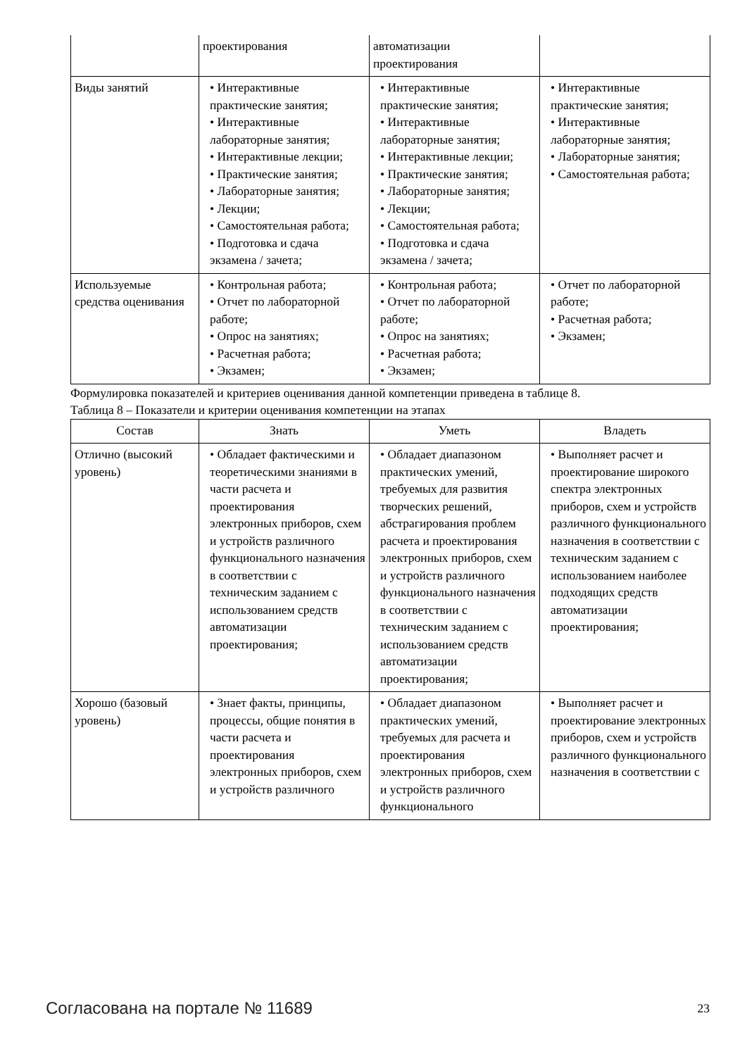| | проектирования | автоматизации проектирования | |
| Виды занятий | • Интерактивные практические занятия; • Интерактивные лабораторные занятия; • Интерактивные лекции; • Практические занятия; • Лабораторные занятия; • Лекции; • Самостоятельная работа; • Подготовка и сдача экзамена / зачета; | • Интерактивные практические занятия; • Интерактивные лабораторные занятия; • Интерактивные лекции; • Практические занятия; • Лабораторные занятия; • Лекции; • Самостоятельная работа; • Подготовка и сдача экзамена / зачета; | • Интерактивные практические занятия; • Интерактивные лабораторные занятия; • Лабораторные занятия; • Самостоятельная работа; |
| Используемые средства оценивания | • Контрольная работа; • Отчет по лабораторной работе; • Опрос на занятиях; • Расчетная работа; • Экзамен; | • Контрольная работа; • Отчет по лабораторной работе; • Опрос на занятиях; • Расчетная работа; • Экзамен; | • Отчет по лабораторной работе; • Расчетная работа; • Экзамен; |
Формулировка показателей и критериев оценивания данной компетенции приведена в таблице 8.
Таблица 8 – Показатели и критерии оценивания компетенции на этапах
| Состав | Знать | Уметь | Владеть |
| --- | --- | --- | --- |
| Отлично (высокий уровень) | • Обладает фактическими и теоретическими знаниями в части расчета и проектирования электронных приборов, схем и устройств различного функционального назначения в соответствии с техническим заданием с использованием средств автоматизации проектирования; | • Обладает диапазоном практических умений, требуемых для развития творческих решений, абстрагирования проблем расчета и проектирования электронных приборов, схем и устройств различного функционального назначения в соответствии с техническим заданием с использованием средств автоматизации проектирования; | • Выполняет расчет и проектирование широкого спектра электронных приборов, схем и устройств различного функционального назначения в соответствии с техническим заданием с использованием наиболее подходящих средств автоматизации проектирования; |
| Хорошо (базовый уровень) | • Знает факты, принципы, процессы, общие понятия в части расчета и проектирования электронных приборов, схем и устройств различного | • Обладает диапазоном практических умений, требуемых для расчета и проектирования электронных приборов, схем и устройств различного функционального | • Выполняет расчет и проектирование электронных приборов, схем и устройств различного функционального назначения в соответствии с |
Согласована на портале № 11689 23